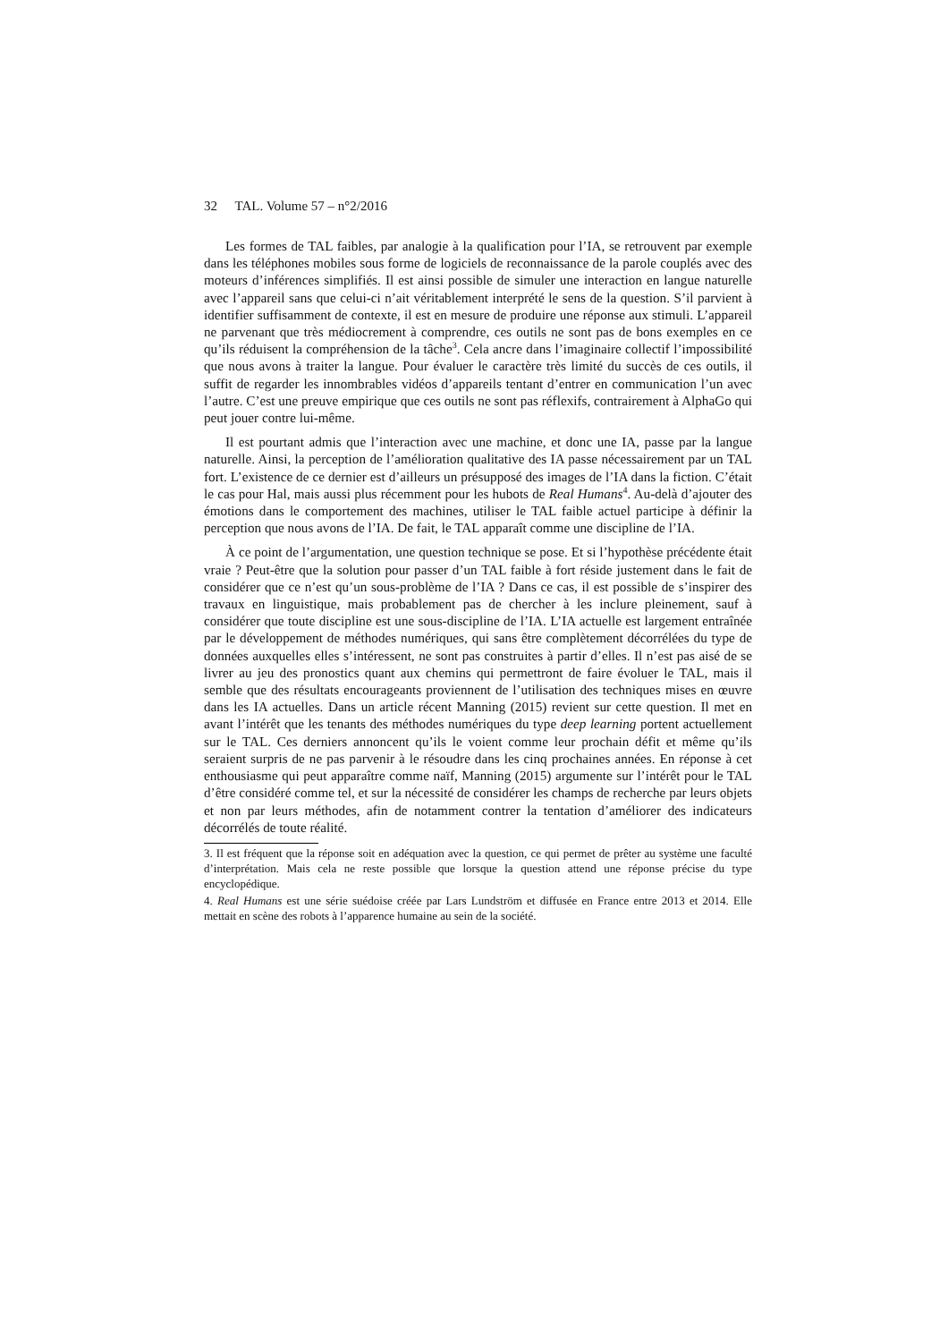32 TAL. Volume 57 – n°2/2016
Les formes de TAL faibles, par analogie à la qualification pour l’IA, se retrouvent par exemple dans les téléphones mobiles sous forme de logiciels de reconnaissance de la parole couplés avec des moteurs d’inférences simplifiés. Il est ainsi possible de simuler une interaction en langue naturelle avec l’appareil sans que celui-ci n’ait véritablement interprété le sens de la question. S’il parvient à identifier suffisamment de contexte, il est en mesure de produire une réponse aux stimuli. L’appareil ne parvenant que très médiocrement à comprendre, ces outils ne sont pas de bons exemples en ce qu’ils réduisent la compréhension de la tâche<sup>3</sup>. Cela ancre dans l’imaginaire collectif l’impossibilité que nous avons à traiter la langue. Pour évaluer le caractère très limité du succès de ces outils, il suffit de regarder les innombrables vidéos d’appareils tentant d’entrer en communication l’un avec l’autre. C’est une preuve empirique que ces outils ne sont pas réflexifs, contrairement à AlphaGo qui peut jouer contre lui-même.
Il est pourtant admis que l’interaction avec une machine, et donc une IA, passe par la langue naturelle. Ainsi, la perception de l’amélioration qualitative des IA passe nécessairement par un TAL fort. L’existence de ce dernier est d’ailleurs un présupposé des images de l’IA dans la fiction. C’était le cas pour Hal, mais aussi plus récemment pour les hubots de Real Humans<sup>4</sup>. Au-delà d’ajouter des émotions dans le comportement des machines, utiliser le TAL faible actuel participe à définir la perception que nous avons de l’IA. De fait, le TAL apparaît comme une discipline de l’IA.
À ce point de l’argumentation, une question technique se pose. Et si l’hypothèse précédente était vraie ? Peut-être que la solution pour passer d’un TAL faible à fort réside justement dans le fait de considérer que ce n’est qu’un sous-problème de l’IA ? Dans ce cas, il est possible de s’inspirer des travaux en linguistique, mais probablement pas de chercher à les inclure pleinement, sauf à considérer que toute discipline est une sous-discipline de l’IA. L’IA actuelle est largement entraînée par le développement de méthodes numériques, qui sans être complètement décorrélées du type de données auxquelles elles s’intéressent, ne sont pas construites à partir d’elles. Il n’est pas aisé de se livrer au jeu des pronostics quant aux chemins qui permettront de faire évoluer le TAL, mais il semble que des résultats encourageants proviennent de l’utilisation des techniques mises en œuvre dans les IA actuelles. Dans un article récent Manning (2015) revient sur cette question. Il met en avant l’intérêt que les tenants des méthodes numériques du type deep learning portent actuellement sur le TAL. Ces derniers annoncent qu’ils le voient comme leur prochain défit et même qu’ils seraient surpris de ne pas parvenir à le résoudre dans les cinq prochaines années. En réponse à cet enthousiasme qui peut apparaître comme naïf, Manning (2015) argumente sur l’intérêt pour le TAL d’être considéré comme tel, et sur la nécessité de considérer les champs de recherche par leurs objets et non par leurs méthodes, afin de notamment contrer la tentation d’améliorer des indicateurs décorrélés de toute réalité.
3. Il est fréquent que la réponse soit en adéquation avec la question, ce qui permet de prêter au système une faculté d’interprétation. Mais cela ne reste possible que lorsque la question attend une réponse précise du type encyclopédique.
4. Real Humans est une série suédoise créée par Lars Lundström et diffusée en France entre 2013 et 2014. Elle mettait en scène des robots à l’apparence humaine au sein de la société.